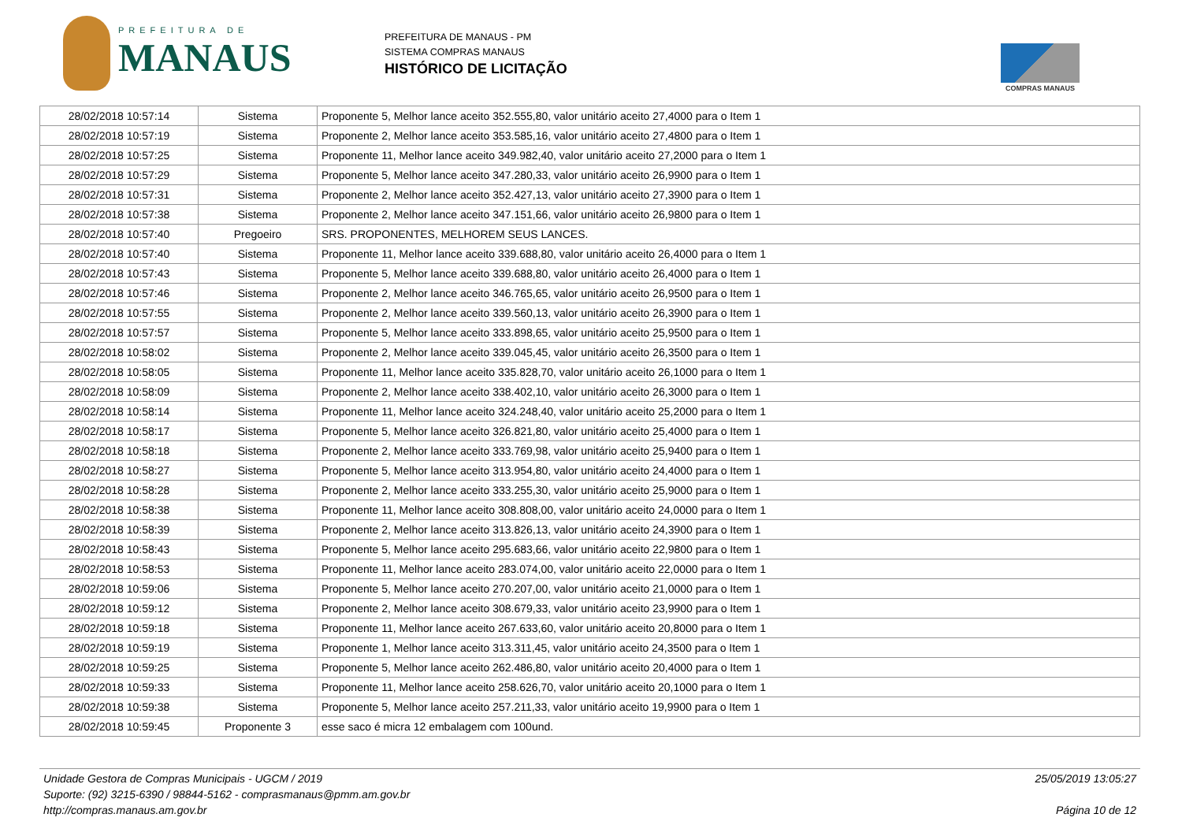PREFEITURA DE
MANAUS
PREFEITURA DE MANAUS - PM
SISTEMA COMPRAS MANAUS
HISTÓRICO DE LICITAÇÃO
COMPRAS MANAUS
| 28/02/2018 10:57:14 | Sistema | Proponente 5, Melhor lance aceito 352.555,80, valor unitário aceito 27,4000 para o Item 1 |
| 28/02/2018 10:57:19 | Sistema | Proponente 2, Melhor lance aceito 353.585,16, valor unitário aceito 27,4800 para o Item 1 |
| 28/02/2018 10:57:25 | Sistema | Proponente 11, Melhor lance aceito 349.982,40, valor unitário aceito 27,2000 para o Item 1 |
| 28/02/2018 10:57:29 | Sistema | Proponente 5, Melhor lance aceito 347.280,33, valor unitário aceito 26,9900 para o Item 1 |
| 28/02/2018 10:57:31 | Sistema | Proponente 2, Melhor lance aceito 352.427,13, valor unitário aceito 27,3900 para o Item 1 |
| 28/02/2018 10:57:38 | Sistema | Proponente 2, Melhor lance aceito 347.151,66, valor unitário aceito 26,9800 para o Item 1 |
| 28/02/2018 10:57:40 | Pregoeiro | SRS. PROPONENTES, MELHOREM SEUS LANCES. |
| 28/02/2018 10:57:40 | Sistema | Proponente 11, Melhor lance aceito 339.688,80, valor unitário aceito 26,4000 para o Item 1 |
| 28/02/2018 10:57:43 | Sistema | Proponente 5, Melhor lance aceito 339.688,80, valor unitário aceito 26,4000 para o Item 1 |
| 28/02/2018 10:57:46 | Sistema | Proponente 2, Melhor lance aceito 346.765,65, valor unitário aceito 26,9500 para o Item 1 |
| 28/02/2018 10:57:55 | Sistema | Proponente 2, Melhor lance aceito 339.560,13, valor unitário aceito 26,3900 para o Item 1 |
| 28/02/2018 10:57:57 | Sistema | Proponente 5, Melhor lance aceito 333.898,65, valor unitário aceito 25,9500 para o Item 1 |
| 28/02/2018 10:58:02 | Sistema | Proponente 2, Melhor lance aceito 339.045,45, valor unitário aceito 26,3500 para o Item 1 |
| 28/02/2018 10:58:05 | Sistema | Proponente 11, Melhor lance aceito 335.828,70, valor unitário aceito 26,1000 para o Item 1 |
| 28/02/2018 10:58:09 | Sistema | Proponente 2, Melhor lance aceito 338.402,10, valor unitário aceito 26,3000 para o Item 1 |
| 28/02/2018 10:58:14 | Sistema | Proponente 11, Melhor lance aceito 324.248,40, valor unitário aceito 25,2000 para o Item 1 |
| 28/02/2018 10:58:17 | Sistema | Proponente 5, Melhor lance aceito 326.821,80, valor unitário aceito 25,4000 para o Item 1 |
| 28/02/2018 10:58:18 | Sistema | Proponente 2, Melhor lance aceito 333.769,98, valor unitário aceito 25,9400 para o Item 1 |
| 28/02/2018 10:58:27 | Sistema | Proponente 5, Melhor lance aceito 313.954,80, valor unitário aceito 24,4000 para o Item 1 |
| 28/02/2018 10:58:28 | Sistema | Proponente 2, Melhor lance aceito 333.255,30, valor unitário aceito 25,9000 para o Item 1 |
| 28/02/2018 10:58:38 | Sistema | Proponente 11, Melhor lance aceito 308.808,00, valor unitário aceito 24,0000 para o Item 1 |
| 28/02/2018 10:58:39 | Sistema | Proponente 2, Melhor lance aceito 313.826,13, valor unitário aceito 24,3900 para o Item 1 |
| 28/02/2018 10:58:43 | Sistema | Proponente 5, Melhor lance aceito 295.683,66, valor unitário aceito 22,9800 para o Item 1 |
| 28/02/2018 10:58:53 | Sistema | Proponente 11, Melhor lance aceito 283.074,00, valor unitário aceito 22,0000 para o Item 1 |
| 28/02/2018 10:59:06 | Sistema | Proponente 5, Melhor lance aceito 270.207,00, valor unitário aceito 21,0000 para o Item 1 |
| 28/02/2018 10:59:12 | Sistema | Proponente 2, Melhor lance aceito 308.679,33, valor unitário aceito 23,9900 para o Item 1 |
| 28/02/2018 10:59:18 | Sistema | Proponente 11, Melhor lance aceito 267.633,60, valor unitário aceito 20,8000 para o Item 1 |
| 28/02/2018 10:59:19 | Sistema | Proponente 1, Melhor lance aceito 313.311,45, valor unitário aceito 24,3500 para o Item 1 |
| 28/02/2018 10:59:25 | Sistema | Proponente 5, Melhor lance aceito 262.486,80, valor unitário aceito 20,4000 para o Item 1 |
| 28/02/2018 10:59:33 | Sistema | Proponente 11, Melhor lance aceito 258.626,70, valor unitário aceito 20,1000 para o Item 1 |
| 28/02/2018 10:59:38 | Sistema | Proponente 5, Melhor lance aceito 257.211,33, valor unitário aceito 19,9900 para o Item 1 |
| 28/02/2018 10:59:45 | Proponente 3 | esse saco é micra 12 embalagem com 100und. |
Unidade Gestora de Compras Municipais - UGCM / 2019
Suporte: (92) 3215-6390 / 98844-5162 - comprasmanaus@pmm.am.gov.br
http://compras.manaus.am.gov.br
25/05/2019 13:05:27
Página 10 de 12